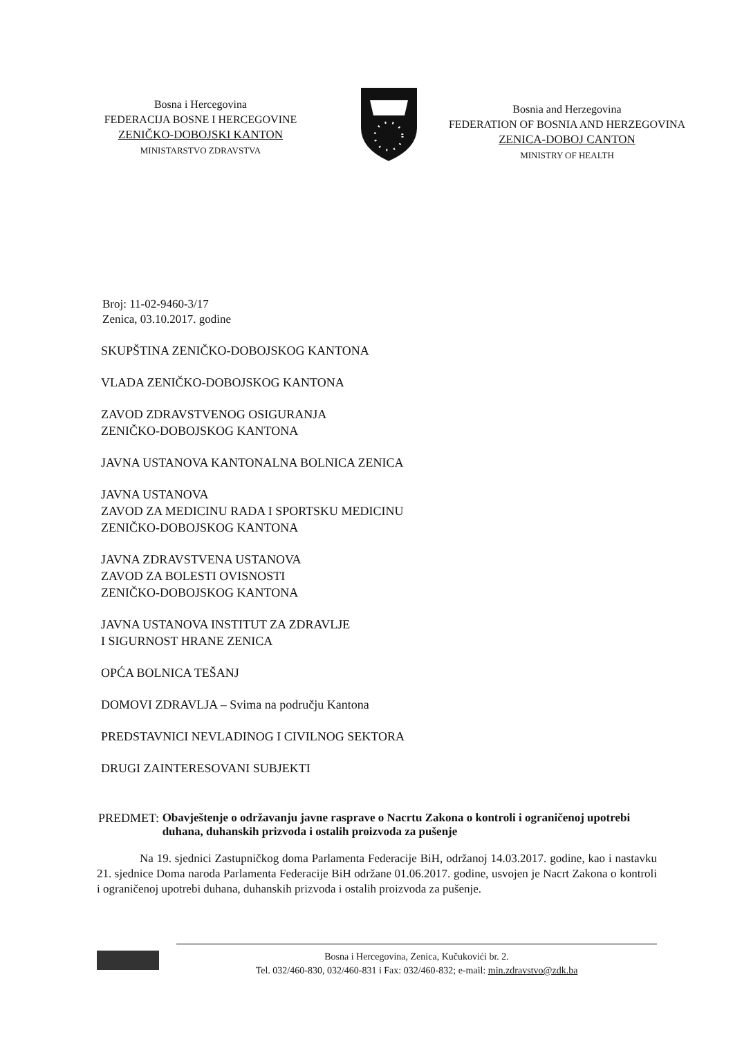Bosna i Hercegovina
FEDERACIJA BOSNE I HERCEGOVINE
ZENIČKO-DOBOJSKI KANTON
MINISTARSTVO ZDRAVSTVA
Bosnia and Herzegovina
FEDERATION OF BOSNIA AND HERZEGOVINA
ZENICA-DOBOJ CANTON
MINISTRY OF HEALTH
Broj: 11-02-9460-3/17
Zenica, 03.10.2017. godine
SKUPŠTINA ZENIČKO-DOBOJSKOG KANTONA
VLADA ZENIČKO-DOBOJSKOG KANTONA
ZAVOD ZDRAVSTVENOG OSIGURANJA
ZENIČKO-DOBOJSKOG KANTONA
JAVNA USTANOVA KANTONALNA BOLNICA ZENICA
JAVNA USTANOVA
ZAVOD ZA MEDICINU RADA I SPORTSKU MEDICINU
ZENIČKO-DOBOJSKOG KANTONA
JAVNA ZDRAVSTVENA USTANOVA
ZAVOD ZA BOLESTI OVISNOSTI
ZENIČKO-DOBOJSKOG KANTONA
JAVNA USTANOVA INSTITUT ZA ZDRAVLJE
I SIGURNOST HRANE ZENICA
OPĆA BOLNICA TEŠANJ
DOMOVI ZDRAVLJA – Svima na području Kantona
PREDSTAVNICI NEVLADINOG I CIVILNOG SEKTORA
DRUGI ZAINTERESOVANI SUBJEKTI
PREDMET: Obavještenje o održavanju javne rasprave o Nacrtu Zakona o kontroli i ograničenoj upotrebi duhana, duhanskih prizvoda i ostalih proizvoda za pušenje
Na 19. sjednici Zastupničkog doma Parlamenta Federacije BiH, održanoj 14.03.2017. godine, kao i nastavku 21. sjednice Doma naroda Parlamenta Federacije BiH održane 01.06.2017. godine, usvojen je Nacrt Zakona o kontroli i ograničenoj upotrebi duhana, duhanskih prizvoda i ostalih proizvoda za pušenje.
Bosna i Hercegovina, Zenica, Kučukovići br. 2.
Tel. 032/460-830, 032/460-831 i Fax: 032/460-832; e-mail: min.zdravstvo@zdk.ba